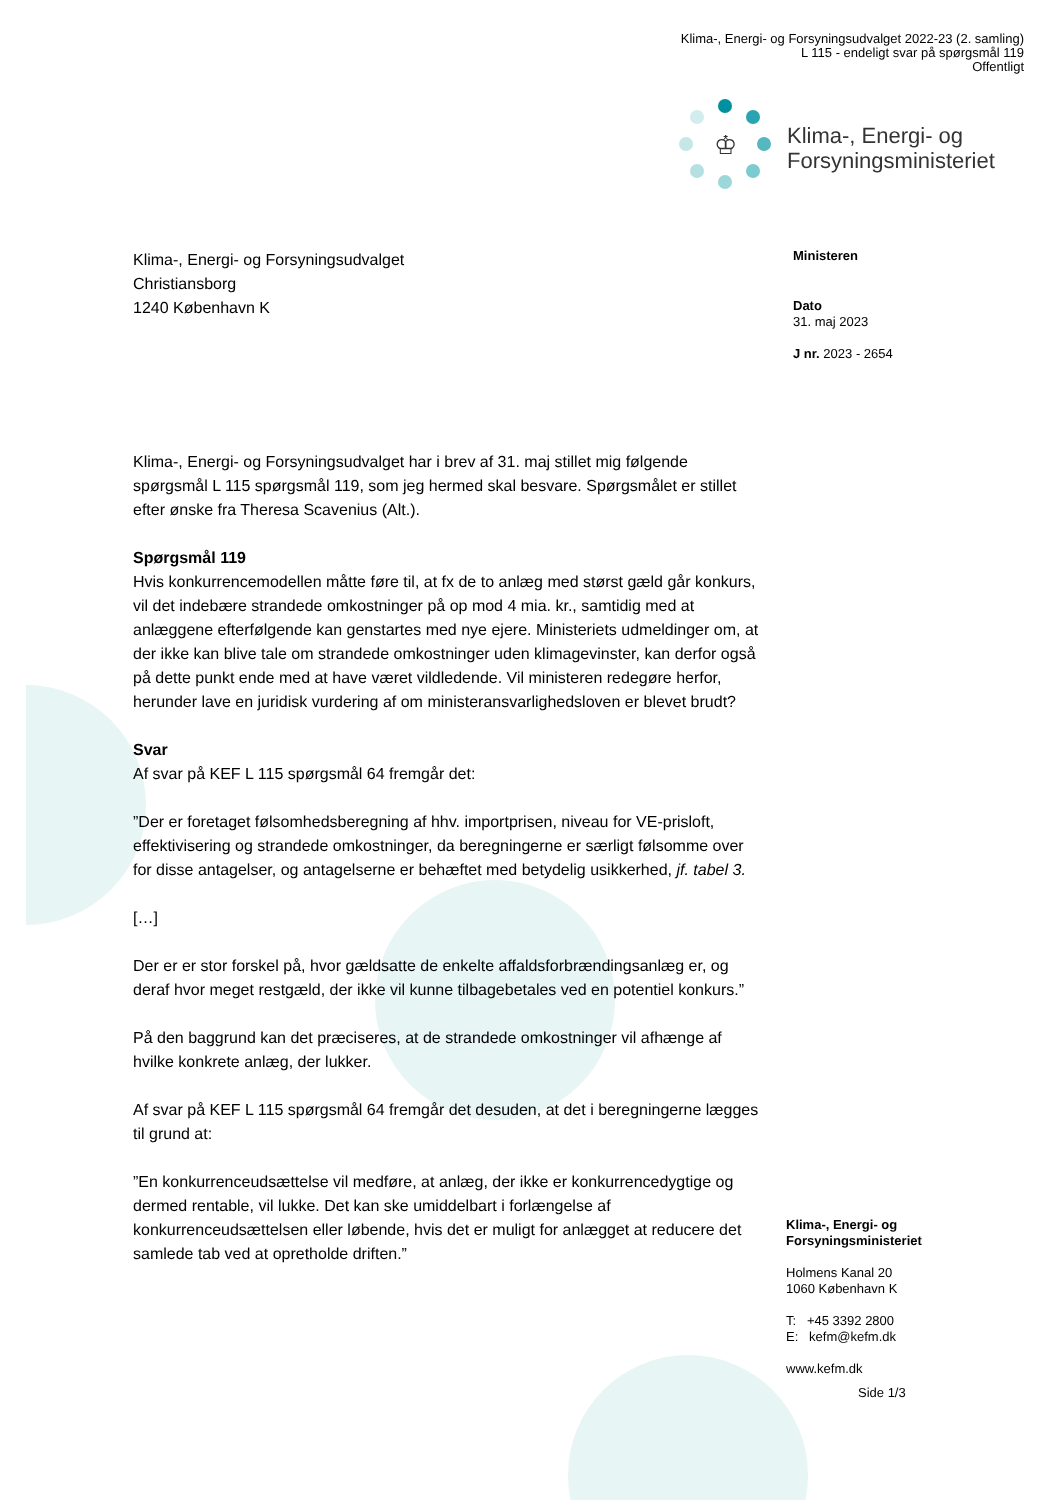Klima-, Energi- og Forsyningsudvalget 2022-23 (2. samling)
L 115 - endeligt svar på spørgsmål 119
Offentligt
♔
Klima-, Energi- og
Forsyningsministeriet
Klima-, Energi- og Forsyningsudvalget
Christiansborg
1240 København K
Klima-, Energi- og Forsyningsudvalget har i brev af 31. maj stillet mig følgende spørgsmål L 115 spørgsmål 119, som jeg hermed skal besvare. Spørgsmålet er stillet efter ønske fra Theresa Scavenius (Alt.).
Spørgsmål 119
Hvis konkurrencemodellen måtte føre til, at fx de to anlæg med størst gæld går konkurs, vil det indebære strandede omkostninger på op mod 4 mia. kr., samtidig med at anlæggene efterfølgende kan genstartes med nye ejere. Ministeriets udmeldinger om, at der ikke kan blive tale om strandede omkostninger uden klimagevinster, kan derfor også på dette punkt ende med at have været vildledende. Vil ministeren redegøre herfor, herunder lave en juridisk vurdering af om ministeransvarlighedsloven er blevet brudt?
Svar
Af svar på KEF L 115 spørgsmål 64 fremgår det:
”Der er foretaget følsomhedsberegning af hhv. importprisen, niveau for VE-prisloft, effektivisering og strandede omkostninger, da beregningerne er særligt følsomme over for disse antagelser, og antagelserne er behæftet med betydelig usikkerhed, jf. tabel 3.
[…]
Der er er stor forskel på, hvor gældsatte de enkelte affaldsforbrændingsanlæg er, og deraf hvor meget restgæld, der ikke vil kunne tilbagebetales ved en potentiel konkurs.”
På den baggrund kan det præciseres, at de strandede omkostninger vil afhænge af hvilke konkrete anlæg, der lukker.
Af svar på KEF L 115 spørgsmål 64 fremgår det desuden, at det i beregningerne lægges til grund at:
”En konkurrenceudsættelse vil medføre, at anlæg, der ikke er konkurrencedygtige og dermed rentable, vil lukke. Det kan ske umiddelbart i forlængelse af konkurrenceudsættelsen eller løbende, hvis det er muligt for anlægget at reducere det samlede tab ved at opretholde driften.”
Ministeren
Dato
31. maj 2023
J nr. 2023 - 2654
Klima-, Energi- og
Forsyningsministeriet
Holmens Kanal 20
1060 København K
T: +45 3392 2800
E: kefm@kefm.dk
www.kefm.dk
Side 1/3